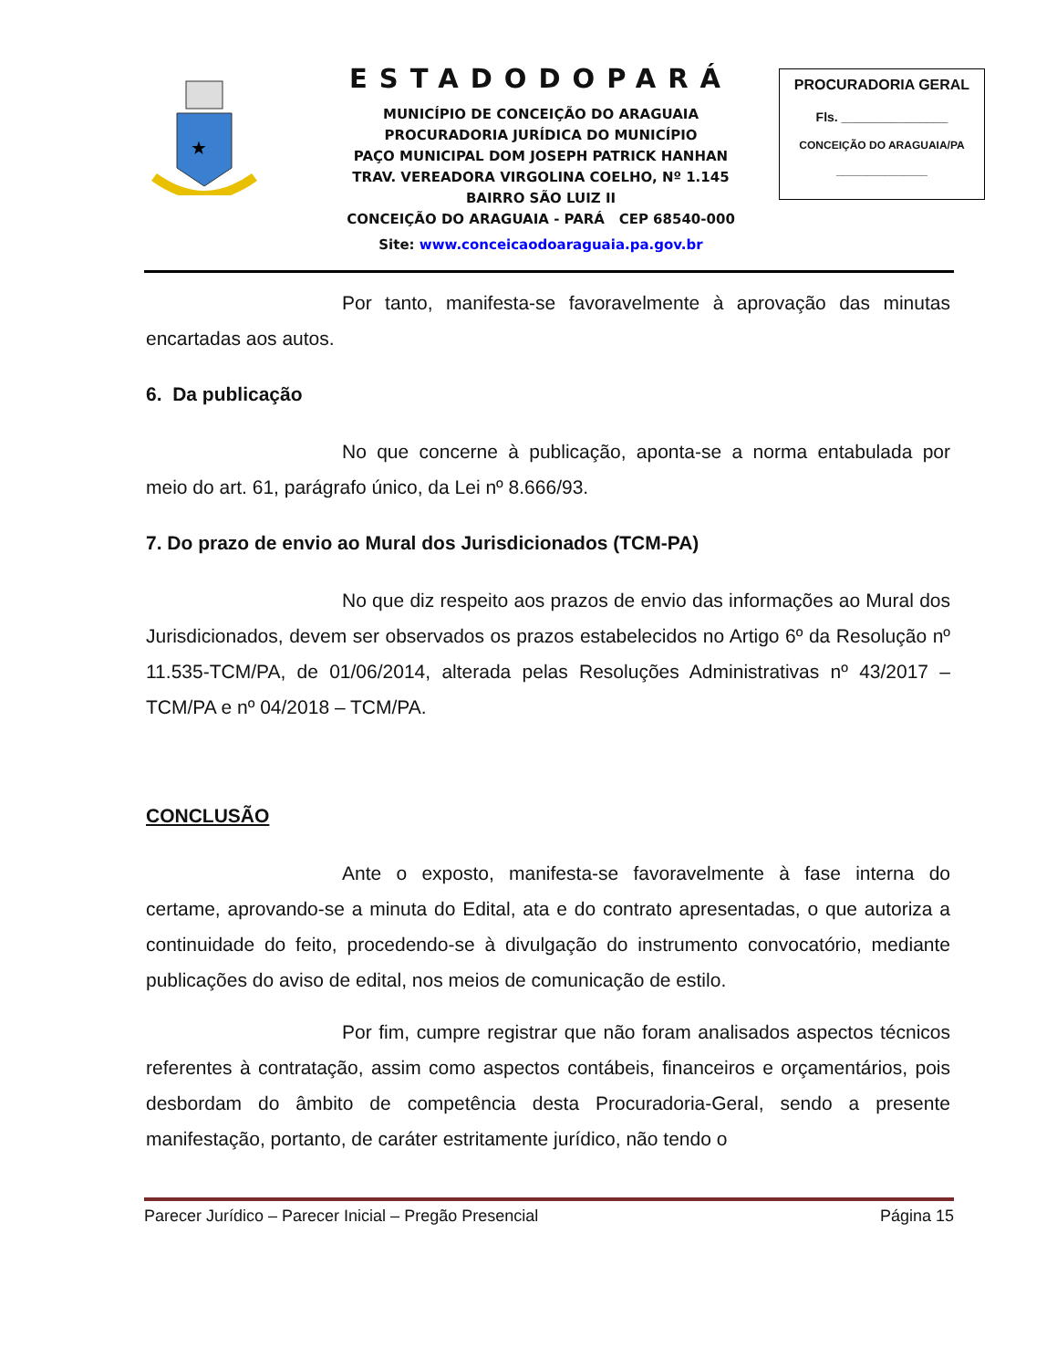★
ESTADODOPARÁ
MUNICÍPIO DE CONCEIÇÃO DO ARAGUAIA
PROCURADORIA JURÍDICA DO MUNICÍPIO
PAÇO MUNICIPAL DOM JOSEPH PATRICK HANHAN
TRAV. VEREADORA VIRGOLINA COELHO, Nº 1.145
BAIRRO SÃO LUIZ II
CONCEIÇÃO DO ARAGUAIA - PARÁ CEP 68540-000
Site: www.conceicaodoaraguaia.pa.gov.br
PROCURADORIA GERAL
Fls. _______________
CONCEIÇÃO DO ARAGUAIA/PA
_______________
Por tanto, manifesta-se favoravelmente à aprovação das minutas encartadas aos autos.
6. Da publicação
No que concerne à publicação, aponta-se a norma entabulada por meio do art. 61, parágrafo único, da Lei nº 8.666/93.
7. Do prazo de envio ao Mural dos Jurisdicionados (TCM-PA)
No que diz respeito aos prazos de envio das informações ao Mural dos Jurisdicionados, devem ser observados os prazos estabelecidos no Artigo 6º da Resolução nº 11.535-TCM/PA, de 01/06/2014, alterada pelas Resoluções Administrativas nº 43/2017 – TCM/PA e nº 04/2018 – TCM/PA.
CONCLUSÃO
Ante o exposto, manifesta-se favoravelmente à fase interna do certame, aprovando-se a minuta do Edital, ata e do contrato apresentadas, o que autoriza a continuidade do feito, procedendo-se à divulgação do instrumento convocatório, mediante publicações do aviso de edital, nos meios de comunicação de estilo.
Por fim, cumpre registrar que não foram analisados aspectos técnicos referentes à contratação, assim como aspectos contábeis, financeiros e orçamentários, pois desbordam do âmbito de competência desta Procuradoria-Geral, sendo a presente manifestação, portanto, de caráter estritamente jurídico, não tendo o
Parecer Jurídico – Parecer Inicial – Pregão Presencial Página 15